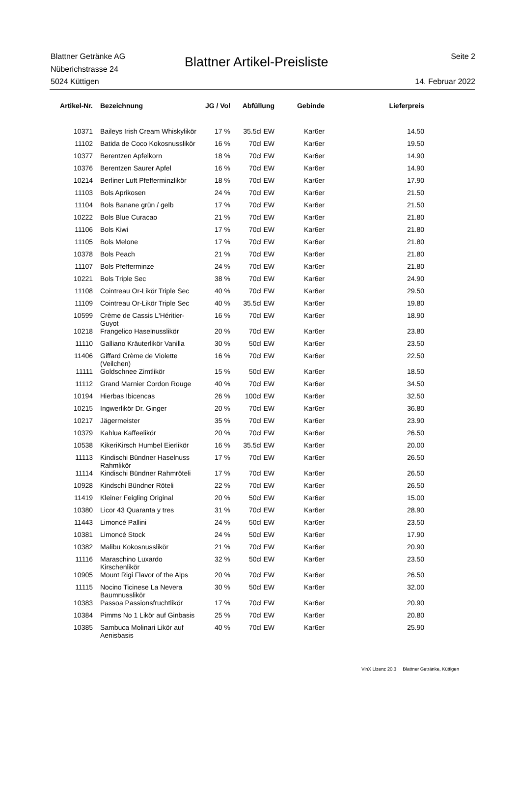Blattner Getränke AG
Nüberichstrasse 24
5024 Küttigen
Blattner Artikel-Preisliste
Seite 2
14. Februar 2022
| Artikel-Nr. | Bezeichnung | JG / Vol | Abfüllung | Gebinde | Lieferpreis |
| --- | --- | --- | --- | --- | --- |
| 10371 | Baileys Irish Cream Whiskylikör | 17 % | 35.5cl EW | Kar6er | 14.50 |
| 11102 | Batida de Coco Kokosnusslikör | 16 % | 70cl EW | Kar6er | 19.50 |
| 10377 | Berentzen Apfelkorn | 18 % | 70cl EW | Kar6er | 14.90 |
| 10376 | Berentzen Saurer Apfel | 16 % | 70cl EW | Kar6er | 14.90 |
| 10214 | Berliner Luft Pfefferminzlikör | 18 % | 70cl EW | Kar6er | 17.90 |
| 11103 | Bols Aprikosen | 24 % | 70cl EW | Kar6er | 21.50 |
| 11104 | Bols Banane grün / gelb | 17 % | 70cl EW | Kar6er | 21.50 |
| 10222 | Bols Blue Curacao | 21 % | 70cl EW | Kar6er | 21.80 |
| 11106 | Bols Kiwi | 17 % | 70cl EW | Kar6er | 21.80 |
| 11105 | Bols Melone | 17 % | 70cl EW | Kar6er | 21.80 |
| 10378 | Bols Peach | 21 % | 70cl EW | Kar6er | 21.80 |
| 11107 | Bols Pfefferminze | 24 % | 70cl EW | Kar6er | 21.80 |
| 10221 | Bols Triple Sec | 38 % | 70cl EW | Kar6er | 24.90 |
| 11108 | Cointreau Or-Likör Triple Sec | 40 % | 70cl EW | Kar6er | 29.50 |
| 11109 | Cointreau Or-Likör Triple Sec | 40 % | 35.5cl EW | Kar6er | 19.80 |
| 10599 | Crème de Cassis L'Héritier-Guyot | 16 % | 70cl EW | Kar6er | 18.90 |
| 10218 | Frangelico Haselnusslikör | 20 % | 70cl EW | Kar6er | 23.80 |
| 11110 | Galliano Kräuterlikör Vanilla | 30 % | 50cl EW | Kar6er | 23.50 |
| 11406 | Giffard Crème de Violette (Veilchen) | 16 % | 70cl EW | Kar6er | 22.50 |
| 11111 | Goldschnee Zimtlikör | 15 % | 50cl EW | Kar6er | 18.50 |
| 11112 | Grand Marnier Cordon Rouge | 40 % | 70cl EW | Kar6er | 34.50 |
| 10194 | Hierbas Ibicencas | 26 % | 100cl EW | Kar6er | 32.50 |
| 10215 | Ingwerlikör Dr. Ginger | 20 % | 70cl EW | Kar6er | 36.80 |
| 10217 | Jägermeister | 35 % | 70cl EW | Kar6er | 23.90 |
| 10379 | Kahlua Kaffeelikör | 20 % | 70cl EW | Kar6er | 26.50 |
| 10538 | KikeriKirsch Humbel Eierlikör | 16 % | 35.5cl EW | Kar6er | 20.00 |
| 11113 | Kindischi Bündner Haselnuss Rahmlikör | 17 % | 70cl EW | Kar6er | 26.50 |
| 11114 | Kindischi Bündner Rahmröteli | 17 % | 70cl EW | Kar6er | 26.50 |
| 10928 | Kindschi Bündner Röteli | 22 % | 70cl EW | Kar6er | 26.50 |
| 11419 | Kleiner Feigling Original | 20 % | 50cl EW | Kar6er | 15.00 |
| 10380 | Licor 43 Quaranta y tres | 31 % | 70cl EW | Kar6er | 28.90 |
| 11443 | Limoncé Pallini | 24 % | 50cl EW | Kar6er | 23.50 |
| 10381 | Limoncé Stock | 24 % | 50cl EW | Kar6er | 17.90 |
| 10382 | Malibu Kokosnusslikör | 21 % | 70cl EW | Kar6er | 20.90 |
| 11116 | Maraschino Luxardo Kirschenlikör | 32 % | 50cl EW | Kar6er | 23.50 |
| 10905 | Mount Rigi Flavor of the Alps | 20 % | 70cl EW | Kar6er | 26.50 |
| 11115 | Nocino Ticinese La Nevera Baumnusslikör | 30 % | 50cl EW | Kar6er | 32.00 |
| 10383 | Passoa Passionsfruchtlikör | 17 % | 70cl EW | Kar6er | 20.90 |
| 10384 | Pimms No 1 Likör auf Ginbasis | 25 % | 70cl EW | Kar6er | 20.80 |
| 10385 | Sambuca Molinari Likör auf Aenisbasis | 40 % | 70cl EW | Kar6er | 25.90 |
VinX Lizenz 20.3 Blattner Getränke, Küttigen